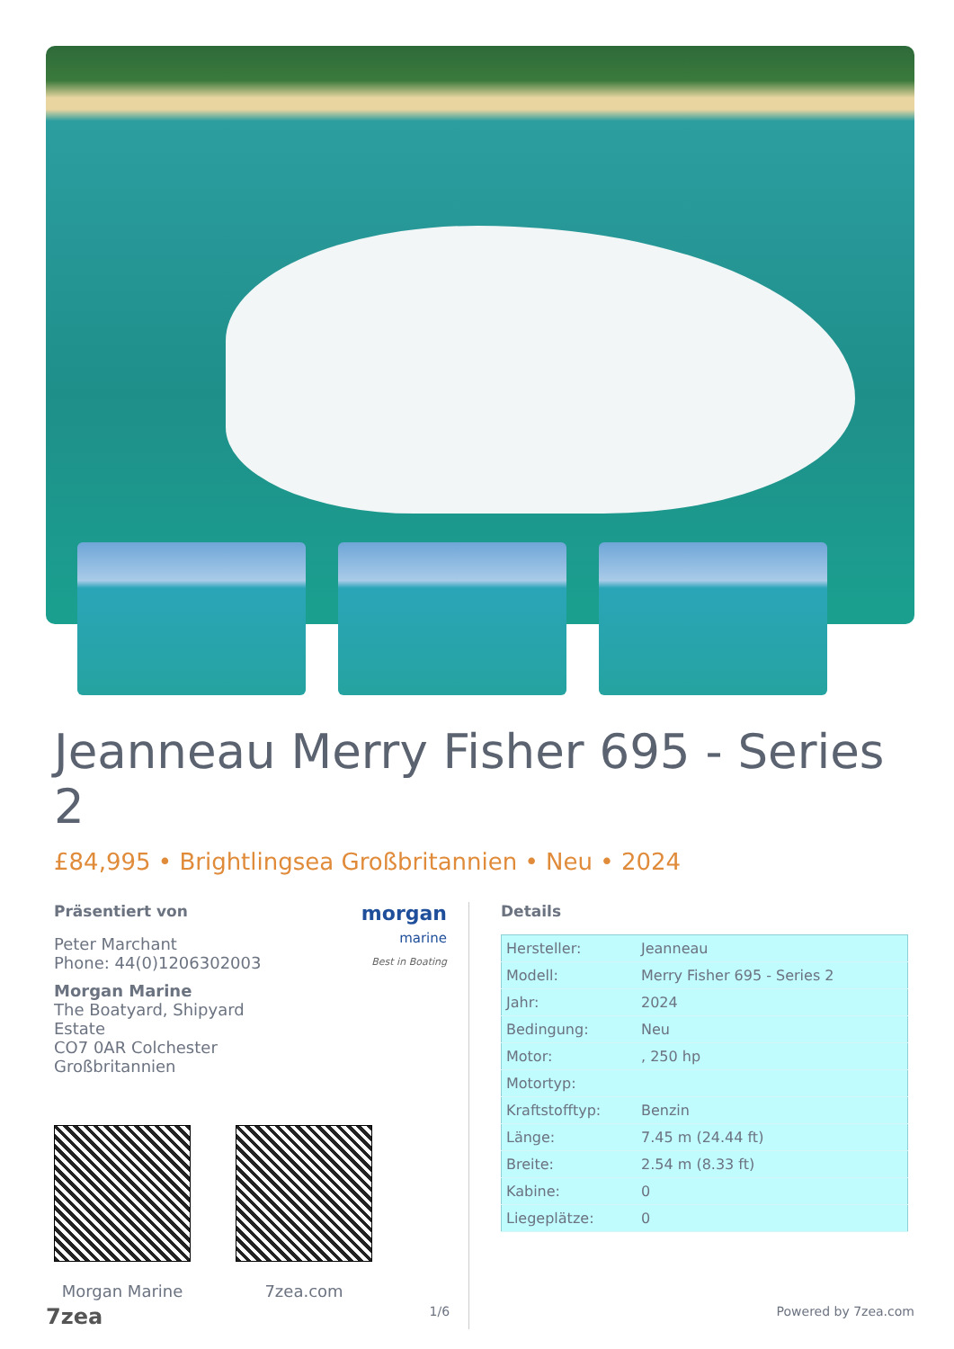Jeanneau Merry Fisher 695 - Series 2
£84,995 • Brightlingsea Großbritannien • Neu • 2024
morgan
marine
Best in Boating
Präsentiert von
Peter Marchant
Phone: 44(0)1206302003
Morgan Marine
The Boatyard, Shipyard
Estate
CO7 0AR Colchester
Großbritannien
Morgan Marine 7zea.com
Details
| Hersteller: | Jeanneau |
| Modell: | Merry Fisher 695 - Series 2 |
| Jahr: | 2024 |
| Bedingung: | Neu |
| Motor: | , 250 hp |
| Motortyp: | |
| Kraftstofftyp: | Benzin |
| Länge: | 7.45 m (24.44 ft) |
| Breite: | 2.54 m (8.33 ft) |
| Kabine: | 0 |
| Liegeplätze: | 0 |
7zea 1/6 Powered by 7zea.com